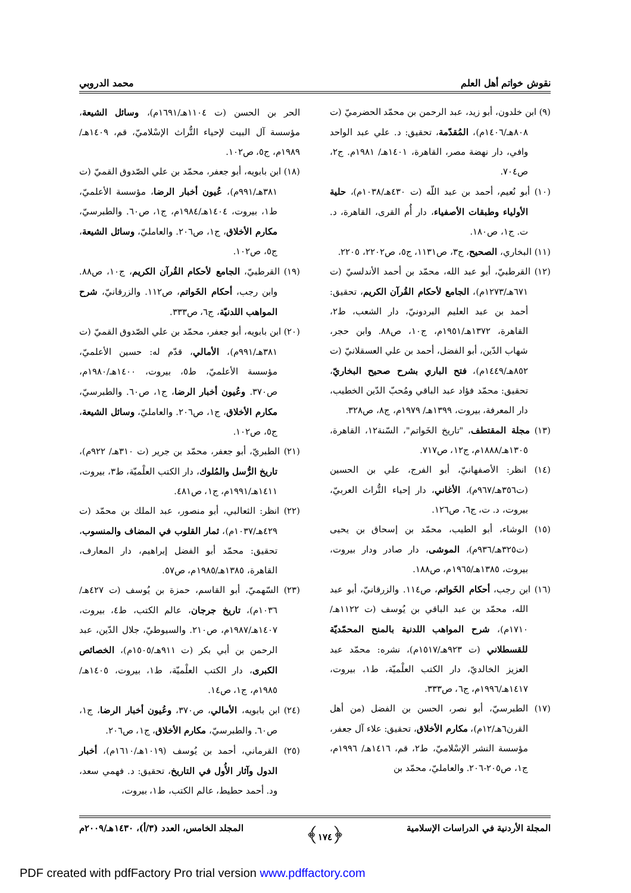نقوش خواتم أهل العلم محمد الدروبي
(٩) ابن خلدون، أبو زيد، عبد الرحمن بن محمّد الحضرميّ (ت ٨٠٨هـ/١٤٠٦م)، المُقدّمة، تحقيق: د. علي عبد الواحد وافي، دار نهضة مصر، القاهرة، ١٤٠١هـ/ ١٩٨١م. ج٢، ص٧٠٤.
(١٠) أبو نُعيم، أحمد بن عبد اللّه (ت ٤٣٠هـ/١٠٣٨م)، حلية الأولياء وطبقات الأصفياء، دار أُم القرى، القاهرة، د. ت. ج١، ص١٨٠.
(١١) البخاري، الصحيح، ج٣، ص١١٣١، ج٥، ص٢٢٠٢، ٢٢٠٥.
(١٢) القرطبيّ، أبو عبد الله، محمّد بن أحمد الأندلسيّ (ت ٦٧١هـ/١٢٧٣م)، الجامع لأحكام القُرآن الكريم، تحقيق: أحمد بن عبد العليم البردونيّ، دار الشعب، ط٢، القاهرة، ١٣٧٢هـ/١٩٥١م، ج١٠، ص٨٨. وابن حجر، شهاب الدّين، أبو الفضل، أحمد بن علي العسقلانيّ (ت ٨٥٢هـ/١٤٤٩م)، فتح الباري بشرح صحيح البخاريّ، تحقيق: محمّد فؤاد عبد الباقي ومُحبّ الدّين الخطيب، دار المعرفة، بيروت، ١٣٩٩هـ/ ١٩٧٩م، ج٨، ص٣٢٨.
(١٣) مجلة المقتطف، "تاريخ الخَواتم"، السّنة١٢، القاهرة، ١٣٠٥هـ/١٨٨٨م، ج١٢، ص٧١٧.
(١٤) انظر: الأصفهانيّ، أبو الفرج، علي بن الحسين (ت٣٥٦هـ/٩٦٧م)، الأغاني، دار إحياء التُّراث العربيّ، بيروت، د. ت، ج٦، ص١٢٦.
(١٥) الوشاء، أبو الطيب، محمّد بن إسحاق بن يحيى (ت٣٢٥هـ/٩٣٦م)، الموشى، دار صادر ودار بيروت، بيروت، ١٣٨٥هـ/١٩٦٥م، ص١٨٨.
(١٦) ابن رجب، أحكام الخَواتم، ص١١٤. والزرقانيّ، أبو عبد الله، محمّد بن عبد الباقي بن يُوسف (ت ١١٢٢هـ/ ١٧١٠م)، شرح المواهب اللدنية بالمنح المحمّديّة للقسطلاني (ت ٩٢٣هـ/١٥١٧م)، نشره: محمّد عبد العزيز الخالديّ، دار الكتب العلْميّة، ط١، بيروت، ١٤١٧هـ/١٩٩٦م، ج٦، ص٣٣٣.
(١٧) الطبرسيّ، أبو نصر، الحسن بن الفضل (من أهل القرن٦هـ/١٢م)، مكارم الأخلاق، تحقيق: علاء آل جعفر، مؤسسة النشر الإسْلاميّ، ط٢، قم، ١٤١٦هـ/ ١٩٩٦م، ج١، ص٢٠٥-٢٠٦. والعامليّ، محمّد بن
الحر بن الحسن (ت ١١٠٤هـ/١٦٩١م)، وسائل الشيعة، مؤسسة آل البيت لإحياء التُّراث الإسْلاميّ، قم، ١٤٠٩هـ/١٩٨٩م، ج٥، ص١٠٢.
(١٨) ابن بابويه، أبو جعفر، محمّد بن علي الصّدوق القميّ (ت ٣٨١هـ/٩٩١م)، عُيون أخبار الرضا، مؤسسة الأعلميّ، ط١، بيروت، ١٤٠٤هـ/١٩٨٤م، ج١، ص٦٠. والطبرسيّ، مكارم الأخلاق، ج١، ص٢٠٦. والعامليّ، وسائل الشيعة، ج٥، ص١٠٢.
(١٩) القرطبيّ، الجامع لأحكام القُرآن الكريم، ج١٠، ص٨٨. وابن رجب، أحكام الخَواتم، ص١١٢. والزرقانيّ، شرح المواهب اللدنيّة، ج٦، ص٣٣٣.
(٢٠) ابن بابويه، أبو جعفر، محمّد بن علي الصّدوق القميّ (ت ٣٨١هـ/٩٩١م)، الأمالي، قدّم له: حسين الأعلميّ، مؤسسة الأعلميّ، ط٥، بيروت، ١٤٠٠هـ/١٩٨٠م، ص٣٧٠. وعُيون أخبار الرضا، ج١، ص٦٠. والطبرسيّ، مكارم الأخلاق، ج١، ص٢٠٦. والعامليّ، وسائل الشيعة، ج٥، ص١٠٢.
(٢١) الطبريّ، أبو جعفر، محمّد بن جرير (ت ٣١٠هـ/ ٩٢٢م)، تاريخ الرُّسل والمُلوك، دار الكتب العلْميّة، ط٣، بيروت، ١٤١١هـ/١٩٩١م، ج١، ص٤٨١.
(٢٢) انظر: الثعالبي، أبو منصور، عبد الملك بن محمّد (ت ٤٢٩هـ/١٠٣٧م)، ثمار القلوب في المضاف والمنسوب، تحقيق: محمّد أبو الفضل إبراهيم، دار المعارف، القاهرة، ١٣٨٥هـ/١٩٨٥م، ص٥٧.
(٢٣) السّهميّ، أبو القاسم، حمزة بن يُوسف (ت ٤٢٧هـ/ ١٠٣٦م)، تاريخ جرجان، عالم الكتب، ط٤، بيروت، ١٤٠٧هـ/١٩٨٧م، ص٢١٠. والسيوطيّ، جلال الدّين، عبد الرحمن بن أبي بكر (ت ٩١١هـ/١٥٠٥م)، الخصائص الكبرى، دار الكتب العلْميّة، ط١، بيروت، ١٤٠٥هـ/١٩٨٥م، ج١، ص١٤.
(٢٤) ابن بابويه، الأمالي، ص٣٧٠، وعُيون أخبار الرضا، ج١، ص٦٠. والطبرسيّ، مكارم الأخلاق، ج١، ص٢٠٦.
(٢٥) القرماني، أحمد بن يُوسف (١٠١٩هـ/١٦١٠م)، أخبار الدول وآثار الأُول في التاريخ، تحقيق: د. فهمي سعد، ود. أحمد حطيط، عالم الكتب، ط١، بيروت،
المجلة الأردنية في الدراسات الإسلامية ﴿١٧٤﴾ المجلد الخامس، العدد (٣/أ)، ١٤٣٠هـ/٢٠٠٩م
PDF created with pdfFactory Pro trial version www.pdffactory.com